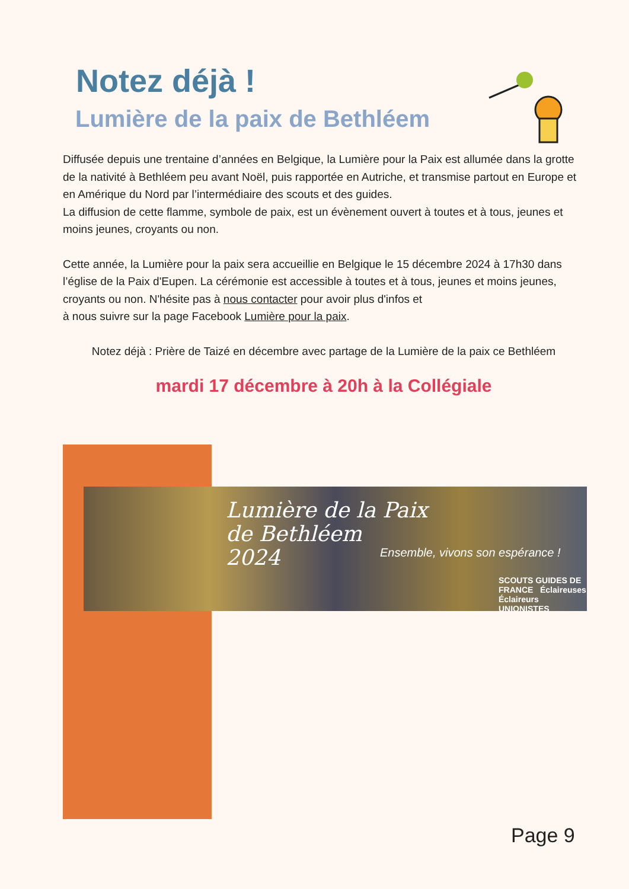Notez déjà !
Lumière de la paix de Bethléem
Diffusée depuis une trentaine d’années en Belgique, la Lumière pour la Paix est allumée dans la grotte de la nativité à Bethléem peu avant Noël, puis rapportée en Autriche, et transmise partout en Europe et en Amérique du Nord par l’intermédiaire des scouts et des guides.
La diffusion de cette flamme, symbole de paix, est un évènement ouvert à toutes et à tous, jeunes et moins jeunes, croyants ou non.
Cette année, la Lumière pour la paix sera accueillie en Belgique le 15 décembre 2024 à 17h30 dans l’église de la Paix d'Eupen. La cérémonie est accessible à toutes et à tous, jeunes et moins jeunes,
croyants ou non. N'hésite pas à nous contacter pour avoir plus d'infos et
à nous suivre sur la page Facebook Lumière pour la paix.
Notez déjà : Prière de Taizé en décembre avec partage de la Lumière de la paix ce Bethléem
mardi 17 décembre à 20h à la Collégiale
Lumière de la Paix
de Bethléem
2024
Ensemble, vivons son espérance !
SCOUTS GUIDES DE FRANCE Éclaireuses Éclaireurs UNIONISTES
Page 9